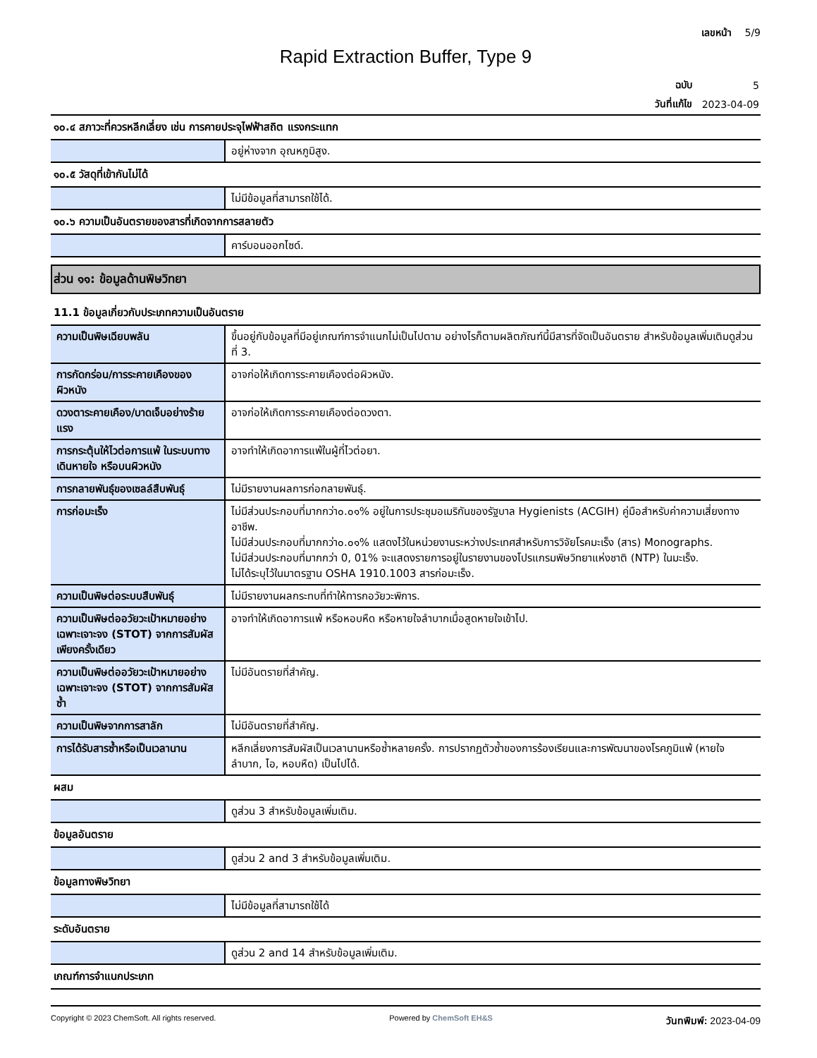เลขหน้า 5/9
Rapid Extraction Buffer, Type 9
| ฉบับ | 5 |
| วันที่แก้ไข | 2023-04-09 |
๑๐.๔ สภาวะที่ควรหลีกเลี่ยง เช่น การคายประจุไฟฟ้าสถิต แรงกระแทก
| | อยู่ห่างจาก อุณหภูมิสูง. |
๑๐.๕ วัสดุที่เข้ากันไม่ได้
| | ไม่มีข้อมูลที่สามารถใช้ได้. |
๑๐.๖ ความเป็นอันตรายของสารที่เกิดจากการสลายตัว
| | คาร์บอนออกไซด์. |
ส่วน ๑๑: ข้อมูลด้านพิษวิทยา
11.1 ข้อมูลเกี่ยวกับประเภทความเป็นอันตราย
| ความเป็นพิษเฉียบพลัน | ขึ้นอยู่กับข้อมูลที่มีอยู่เกณฑ์การจำแนกไม่เป็นไปตาม อย่างไรก็ตามผลิตภัณฑ์นี้มีสารที่จัดเป็นอันตราย สำหรับข้อมูลเพิ่มเติมดูส่วนที่ 3. |
| การกัดกร่อน/การระคายเคืองของผิวหนัง | อาจก่อให้เกิดการระคายเคืองต่อผิวหนัง. |
| ดวงตาระคายเคือง/บาดเจ็บอย่างร้ายแรง | อาจก่อให้เกิดการระคายเคืองต่อดวงตา. |
| การกระตุ้นให้ไวต่อการแพ้ ในระบบทางเดินหายใจ หรือบนผิวหนัง | อาจทำให้เกิดอาการแพ้ในผู้ที่ไวต่อยา. |
| การกลายพันธุ์ของเซลล์สืบพันธุ์ | ไม่มีรายงานผลการก่อกลายพันธุ์. |
| การก่อมะเร็ง | ไม่มีส่วนประกอบที่มากกว่า๐.๐๑% อยู่ในการประชุมอเมริกันของรัฐบาล Hygienists (ACGIH) คู่มือสำหรับค่าความเสี่ยงทางอาชีพ. ไม่มีส่วนประกอบที่มากกว่า๐.๐๑% แสดงไว้ในหน่วยงานระหว่างประเทศสำหรับการวิจัยโรคมะเร็ง (สาร) Monographs. ไม่มีส่วนประกอบที่มากกว่า 0, 01% จะแสดงรายการอยู่ในรายงานของโปรแกรมพิษวิทยาแห่งชาติ (NTP) ในมะเร็ง. ไม่ได้ระบุไว้ในมาตรฐาน OSHA 1910.1003 สารก่อมะเร็ง. |
| ความเป็นพิษต่อระบบสืบพันธุ์ | ไม่มีรายงานผลกระทบที่ทำให้ทารกอวัยวะพิการ. |
| ความเป็นพิษต่ออวัยวะเป้าหมายอย่างเฉพาะเจาะจง (STOT) จากการสัมผัสเพียงครั้งเดียว | อาจทำให้เกิดอาการแพ้ หรือหอบหืด หรือหายใจลำบากเมื่อสูดหายใจเข้าไป. |
| ความเป็นพิษต่ออวัยวะเป้าหมายอย่างเฉพาะเจาะจง (STOT) จากการสัมผัสซ้ำ | ไม่มีอันตรายที่สำคัญ. |
| ความเป็นพิษจากการสาลัก | ไม่มีอันตรายที่สำคัญ. |
| การได้รับสารซ้ำหรือเป็นเวลานาน | หลีกเลี่ยงการสัมผัสเป็นเวลานานหรือซ้ำหลายครั้ง. การปรากฏตัวซ้ำของการร้องเรียนและการพัฒนาของโรคภูมิแพ้ (หายใจลำบาก, ไอ, หอบหืด) เป็นไปได้. |
ผสม
| | ดูส่วน 3 สำหรับข้อมูลเพิ่มเติม. |
ข้อมูลอันตราย
| | ดูส่วน 2 and 3 สำหรับข้อมูลเพิ่มเติม. |
ข้อมูลทางพิษวิทยา
| | ไม่มีข้อมูลที่สามารถใช้ได้ |
ระดับอันตราย
| | ดูส่วน 2 and 14 สำหรับข้อมูลเพิ่มเติม. |
เกณฑ์การจำแนกประเภท
Copyright © 2023 ChemSoft. All rights reserved. Powered by ChemSoft EH&S วันทพิมพ์: 2023-04-09